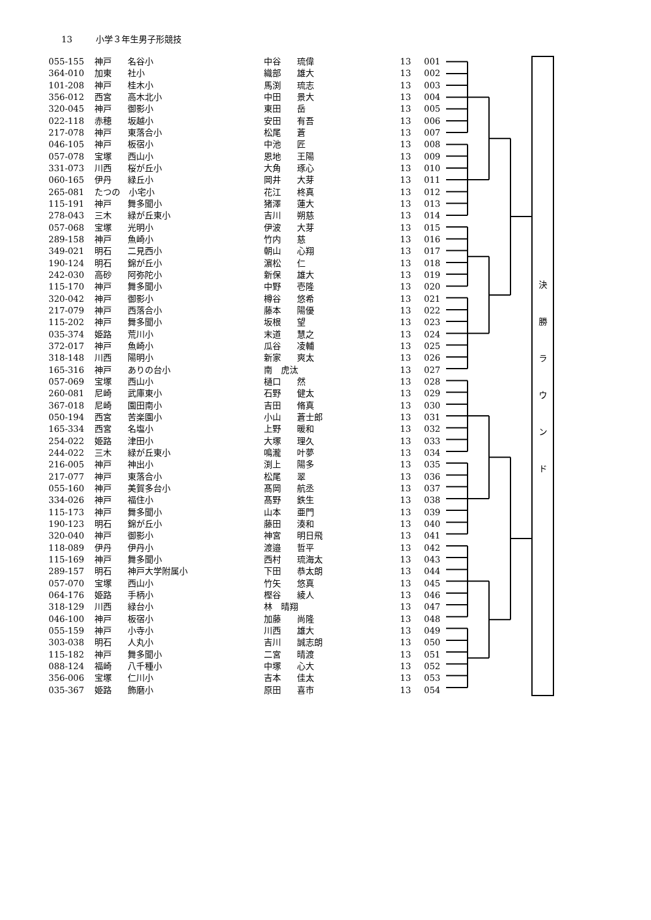13 小学３年生男子形競技
| 055-155 | 神戸 | 名谷小 | 中谷 | 琉偉 | 13 | 001 |
| 364-010 | 加東 | 社小 | 織部 | 雄大 | 13 | 002 |
| 101-208 | 神戸 | 桂木小 | 馬渕 | 琉志 | 13 | 003 |
| 356-012 | 西宮 | 高木北小 | 中田 | 景大 | 13 | 004 |
| 320-045 | 神戸 | 御影小 | 東田 | 岳 | 13 | 005 |
| 022-118 | 赤穂 | 坂越小 | 安田 | 有吾 | 13 | 006 |
| 217-078 | 神戸 | 東落合小 | 松尾 | 蒼 | 13 | 007 |
| 046-105 | 神戸 | 板宿小 | 中池 | 匠 | 13 | 008 |
| 057-078 | 宝塚 | 西山小 | 恩地 | 王陽 | 13 | 009 |
| 331-073 | 川西 | 桜が丘小 | 大角 | 琢心 | 13 | 010 |
| 060-165 | 伊丹 | 緑丘小 | 岡井 | 大芽 | 13 | 011 |
| 265-081 | たつの 小宅小 | | 花江 | 柊真 | 13 | 012 |
| 115-191 | 神戸 | 舞多聞小 | 猪澤 | 蓮大 | 13 | 013 |
| 278-043 | 三木 | 緑が丘東小 | 吉川 | 朔慈 | 13 | 014 |
| 057-068 | 宝塚 | 光明小 | 伊波 | 大芽 | 13 | 015 |
| 289-158 | 神戸 | 魚崎小 | 竹内 | 慈 | 13 | 016 |
| 349-021 | 明石 | 二見西小 | 朝山 | 心翔 | 13 | 017 |
| 190-124 | 明石 | 錦が丘小 | 濵松 | 仁 | 13 | 018 |
| 242-030 | 高砂 | 阿弥陀小 | 新保 | 雄大 | 13 | 019 |
| 115-170 | 神戸 | 舞多聞小 | 中野 | 壱隆 | 13 | 020 |
| 320-042 | 神戸 | 御影小 | 樽谷 | 悠希 | 13 | 021 |
| 217-079 | 神戸 | 西落合小 | 藤本 | 陽優 | 13 | 022 |
| 115-202 | 神戸 | 舞多聞小 | 坂根 | 望 | 13 | 023 |
| 035-374 | 姫路 | 荒川小 | 末道 | 慧之 | 13 | 024 |
| 372-017 | 神戸 | 魚崎小 | 瓜谷 | 凌輔 | 13 | 025 |
| 318-148 | 川西 | 陽明小 | 新家 | 爽太 | 13 | 026 |
| 165-316 | 神戸 | ありの台小 | 南 虎汰 | | 13 | 027 |
| 057-069 | 宝塚 | 西山小 | 樋口 | 然 | 13 | 028 |
| 260-081 | 尼崎 | 武庫東小 | 石野 | 健太 | 13 | 029 |
| 367-018 | 尼崎 | 園田南小 | 吉田 | 脩真 | 13 | 030 |
| 050-194 | 西宮 | 苦楽園小 | 小山 | 蒼士郎 | 13 | 031 |
| 165-334 | 西宮 | 名塩小 | 上野 | 暖和 | 13 | 032 |
| 254-022 | 姫路 | 津田小 | 大塚 | 理久 | 13 | 033 |
| 244-022 | 三木 | 緑が丘東小 | 鳴瀧 | 叶夢 | 13 | 034 |
| 216-005 | 神戸 | 神出小 | 渕上 | 陽多 | 13 | 035 |
| 217-077 | 神戸 | 東落合小 | 松尾 | 翠 | 13 | 036 |
| 055-160 | 神戸 | 美賀多台小 | 髙岡 | 航丞 | 13 | 037 |
| 334-026 | 神戸 | 福住小 | 髙野 | 鉄生 | 13 | 038 |
| 115-173 | 神戸 | 舞多聞小 | 山本 | 亜門 | 13 | 039 |
| 190-123 | 明石 | 錦が丘小 | 藤田 | 湊和 | 13 | 040 |
| 320-040 | 神戸 | 御影小 | 神宮 | 明日飛 | 13 | 041 |
| 118-089 | 伊丹 | 伊丹小 | 渡邉 | 哲平 | 13 | 042 |
| 115-169 | 神戸 | 舞多聞小 | 西村 | 琉海太 | 13 | 043 |
| 289-157 | 明石 | 神戸大学附属小 | 下田 | 恭太朗 | 13 | 044 |
| 057-070 | 宝塚 | 西山小 | 竹矢 | 悠真 | 13 | 045 |
| 064-176 | 姫路 | 手柄小 | 樫谷 | 綾人 | 13 | 046 |
| 318-129 | 川西 | 緑台小 | 林 晴翔 | | 13 | 047 |
| 046-100 | 神戸 | 板宿小 | 加藤 | 尚隆 | 13 | 048 |
| 055-159 | 神戸 | 小寺小 | 川西 | 雄大 | 13 | 049 |
| 303-038 | 明石 | 人丸小 | 吉川 | 誠志朗 | 13 | 050 |
| 115-182 | 神戸 | 舞多聞小 | 二宮 | 晴渡 | 13 | 051 |
| 088-124 | 福崎 | 八千種小 | 中塚 | 心大 | 13 | 052 |
| 356-006 | 宝塚 | 仁川小 | 吉本 | 佳太 | 13 | 053 |
| 035-367 | 姫路 | 飾磨小 | 原田 | 喜市 | 13 | 054 |
決
勝
ラ
ウ
ン
ド